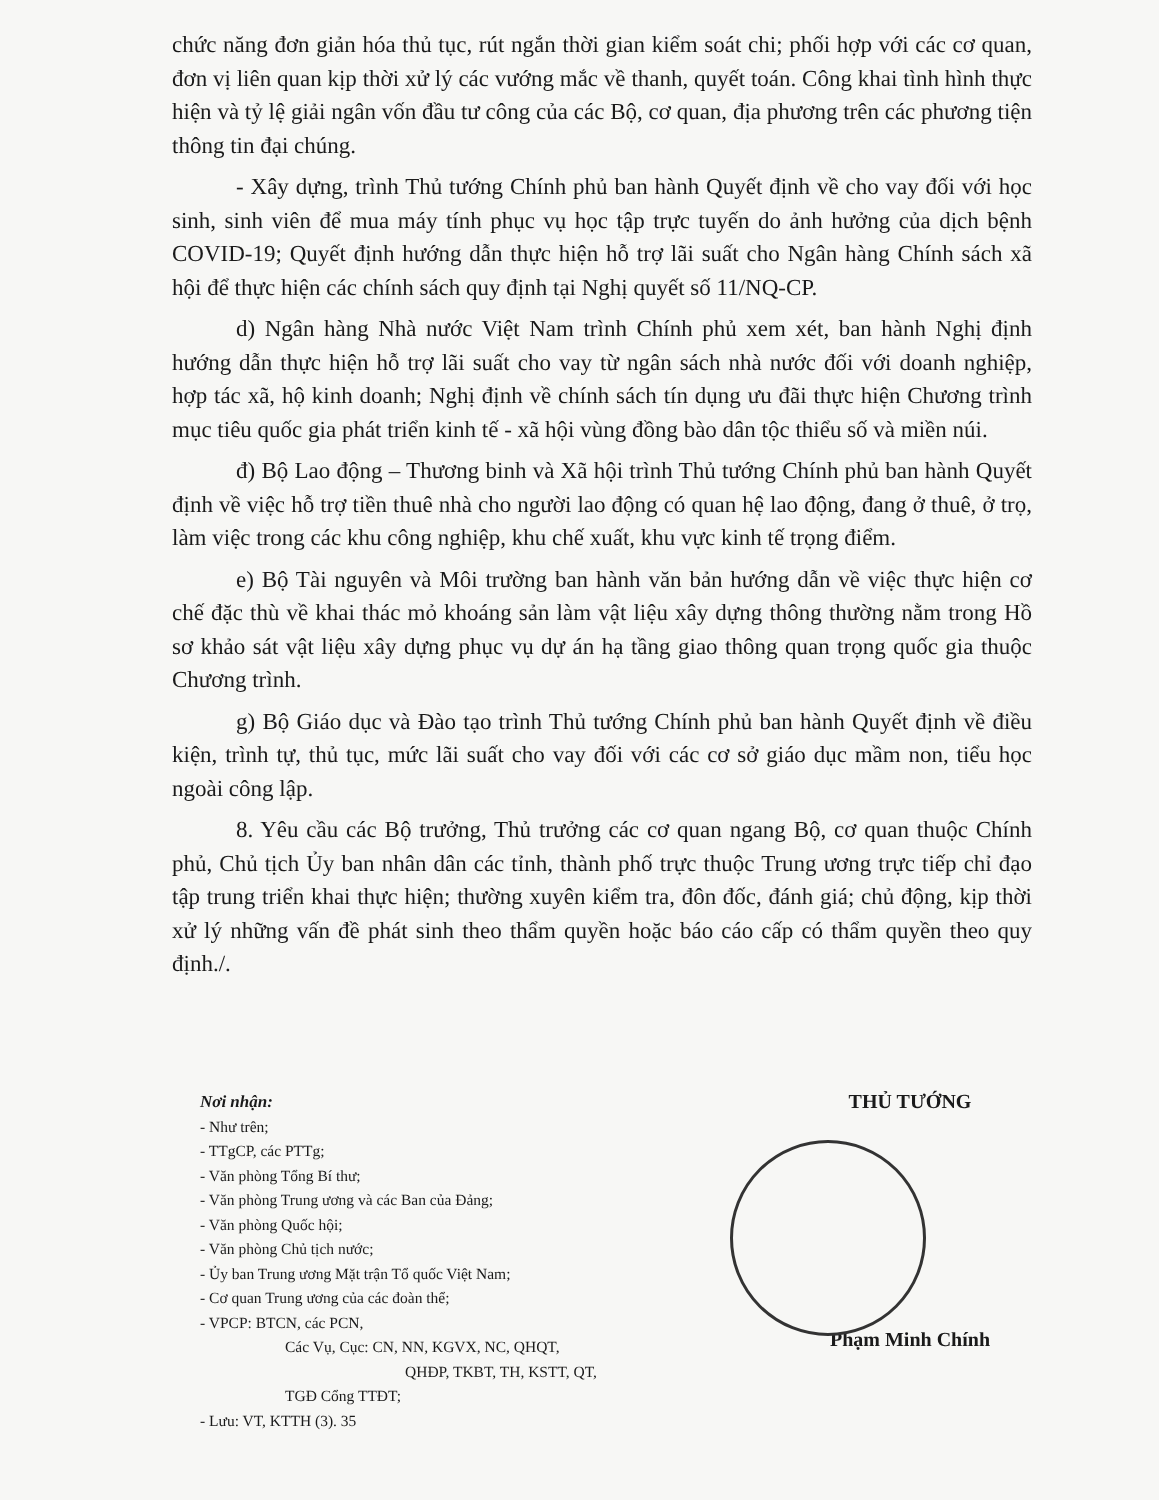chức năng đơn giản hóa thủ tục, rút ngắn thời gian kiểm soát chi; phối hợp với các cơ quan, đơn vị liên quan kịp thời xử lý các vướng mắc về thanh, quyết toán. Công khai tình hình thực hiện và tỷ lệ giải ngân vốn đầu tư công của các Bộ, cơ quan, địa phương trên các phương tiện thông tin đại chúng.
- Xây dựng, trình Thủ tướng Chính phủ ban hành Quyết định về cho vay đối với học sinh, sinh viên để mua máy tính phục vụ học tập trực tuyến do ảnh hưởng của dịch bệnh COVID-19; Quyết định hướng dẫn thực hiện hỗ trợ lãi suất cho Ngân hàng Chính sách xã hội để thực hiện các chính sách quy định tại Nghị quyết số 11/NQ-CP.
d) Ngân hàng Nhà nước Việt Nam trình Chính phủ xem xét, ban hành Nghị định hướng dẫn thực hiện hỗ trợ lãi suất cho vay từ ngân sách nhà nước đối với doanh nghiệp, hợp tác xã, hộ kinh doanh; Nghị định về chính sách tín dụng ưu đãi thực hiện Chương trình mục tiêu quốc gia phát triển kinh tế - xã hội vùng đồng bào dân tộc thiểu số và miền núi.
đ) Bộ Lao động – Thương binh và Xã hội trình Thủ tướng Chính phủ ban hành Quyết định về việc hỗ trợ tiền thuê nhà cho người lao động có quan hệ lao động, đang ở thuê, ở trọ, làm việc trong các khu công nghiệp, khu chế xuất, khu vực kinh tế trọng điểm.
e) Bộ Tài nguyên và Môi trường ban hành văn bản hướng dẫn về việc thực hiện cơ chế đặc thù về khai thác mỏ khoáng sản làm vật liệu xây dựng thông thường nằm trong Hồ sơ khảo sát vật liệu xây dựng phục vụ dự án hạ tầng giao thông quan trọng quốc gia thuộc Chương trình.
g) Bộ Giáo dục và Đào tạo trình Thủ tướng Chính phủ ban hành Quyết định về điều kiện, trình tự, thủ tục, mức lãi suất cho vay đối với các cơ sở giáo dục mầm non, tiểu học ngoài công lập.
8. Yêu cầu các Bộ trưởng, Thủ trưởng các cơ quan ngang Bộ, cơ quan thuộc Chính phủ, Chủ tịch Ủy ban nhân dân các tỉnh, thành phố trực thuộc Trung ương trực tiếp chỉ đạo tập trung triển khai thực hiện; thường xuyên kiểm tra, đôn đốc, đánh giá; chủ động, kịp thời xử lý những vấn đề phát sinh theo thẩm quyền hoặc báo cáo cấp có thẩm quyền theo quy định./.
Nơi nhận:
- Như trên;
- TTgCP, các PTTg;
- Văn phòng Tổng Bí thư;
- Văn phòng Trung ương và các Ban của Đảng;
- Văn phòng Quốc hội;
- Văn phòng Chủ tịch nước;
- Ủy ban Trung ương Mặt trận Tổ quốc Việt Nam;
- Cơ quan Trung ương của các đoàn thể;
- VPCP: BTCN, các PCN,
Các Vụ, Cục: CN, NN, KGVX, NC, QHQT,
QHĐP, TKBT, TH, KSTT, QT,
TGĐ Cổng TTĐT;
- Lưu: VT, KTTH (3). 35
THỦ TƯỚNG
Phạm Minh Chính